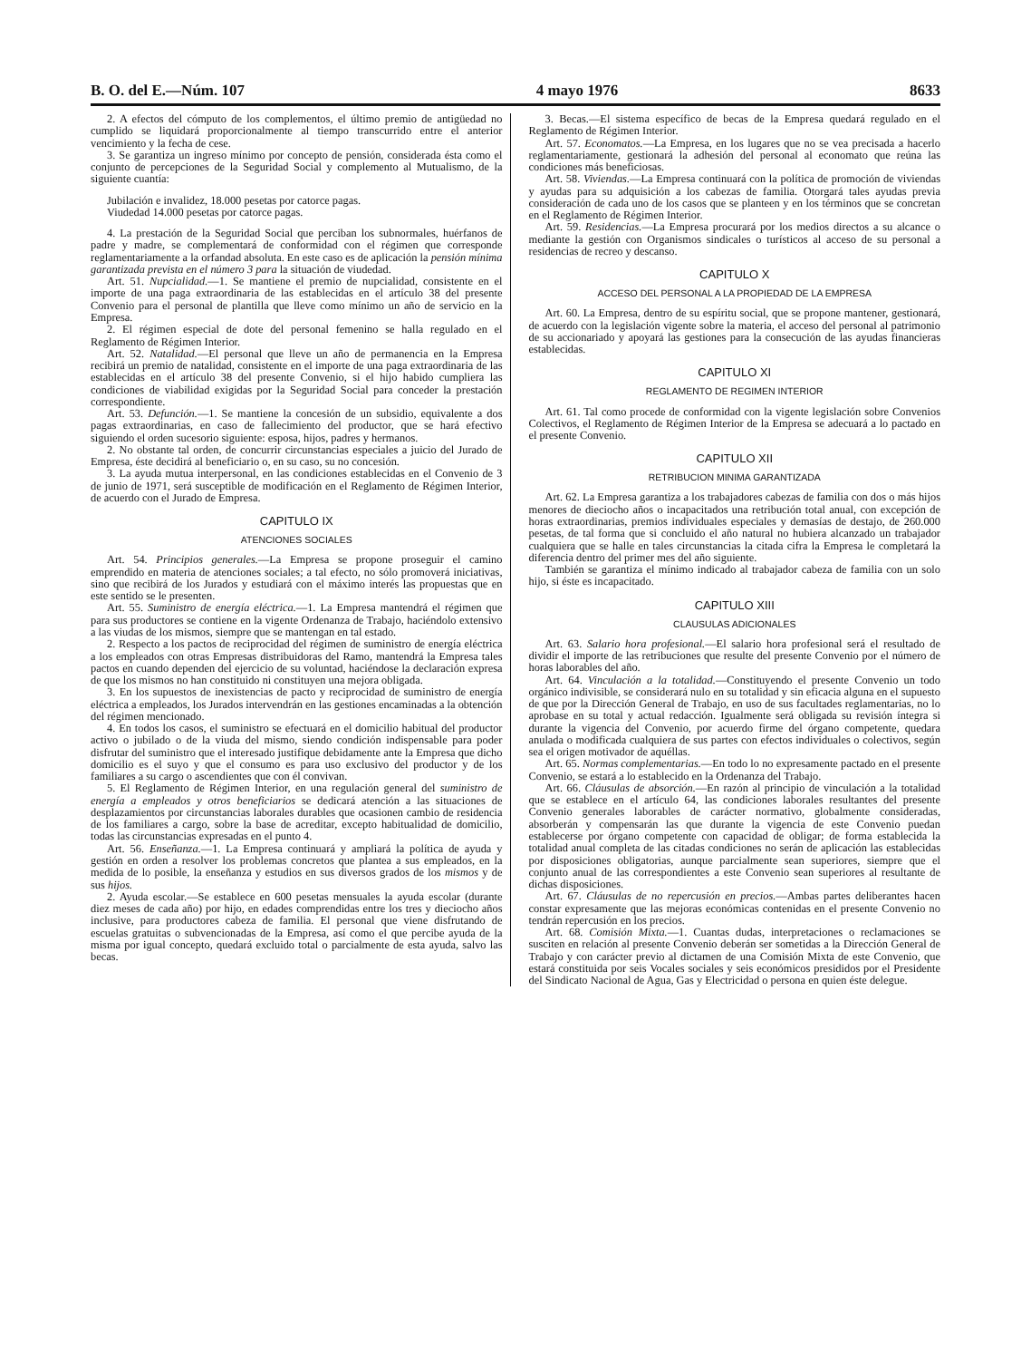B. O. del E.—Núm. 107 4 mayo 1976 8633
2. A efectos del cómputo de los complementos, el último premio de antigüedad no cumplido se liquidará proporcionalmente al tiempo transcurrido entre el anterior vencimiento y la fecha de cese.
3. Se garantiza un ingreso mínimo por concepto de pensión, considerada ésta como el conjunto de percepciones de la Seguridad Social y complemento al Mutualismo, de la siguiente cuantía:
Jubilación e invalidez, 18.000 pesetas por catorce pagas.
Viudedad 14.000 pesetas por catorce pagas.
4. La prestación de la Seguridad Social que perciban los subnormales, huérfanos de padre y madre, se complementará de conformidad con el régimen que corresponde reglamentariamente a la orfandad absoluta. En este caso es de aplicación la pensión mínima garantizada prevista en el número 3 para la situación de viudedad.
Art. 51. Nupcialidad.—1. Se mantiene el premio de nupcialidad, consistente en el importe de una paga extraordinaria de las establecidas en el artículo 38 del presente Convenio para el personal de plantilla que lleve como mínimo un año de servicio en la Empresa.
2. El régimen especial de dote del personal femenino se halla regulado en el Reglamento de Régimen Interior.
Art. 52. Natalidad.—El personal que lleve un año de permanencia en la Empresa recibirá un premio de natalidad, consistente en el importe de una paga extraordinaria de las establecidas en el artículo 38 del presente Convenio, si el hijo habido cumpliera las condiciones de viabilidad exigidas por la Seguridad Social para conceder la prestación correspondiente.
Art. 53. Defunción.—1. Se mantiene la concesión de un subsidio, equivalente a dos pagas extraordinarias, en caso de fallecimiento del productor, que se hará efectivo siguiendo el orden sucesorio siguiente: esposa, hijos, padres y hermanos.
2. No obstante tal orden, de concurrir circunstancias especiales a juicio del Jurado de Empresa, éste decidirá al beneficiario o, en su caso, su no concesión.
3. La ayuda mutua interpersonal, en las condiciones establecidas en el Convenio de 3 de junio de 1971, será susceptible de modificación en el Reglamento de Régimen Interior, de acuerdo con el Jurado de Empresa.
CAPITULO IX
ATENCIONES SOCIALES
Art. 54. Principios generales.—La Empresa se propone proseguir el camino emprendido en materia de atenciones sociales; a tal efecto, no sólo promoverá iniciativas, sino que recibirá de los Jurados y estudiará con el máximo interés las propuestas que en este sentido se le presenten.
Art. 55. Suministro de energía eléctrica.—1. La Empresa mantendrá el régimen que para sus productores se contiene en la vigente Ordenanza de Trabajo, haciéndolo extensivo a las viudas de los mismos, siempre que se mantengan en tal estado.
2. Respecto a los pactos de reciprocidad del régimen de suministro de energía eléctrica a los empleados con otras Empresas distribuidoras del Ramo, mantendrá la Empresa tales pactos en cuando dependen del ejercicio de su voluntad, haciéndose la declaración expresa de que los mismos no han constituido ni constituyen una mejora obligada.
3. En los supuestos de inexistencias de pacto y reciprocidad de suministro de energía eléctrica a empleados, los Jurados intervendrán en las gestiones encaminadas a la obtención del régimen mencionado.
4. En todos los casos, el suministro se efectuará en el domicilio habitual del productor activo o jubilado o de la viuda del mismo, siendo condición indispensable para poder disfrutar del suministro que el interesado justifique debidamente ante la Empresa que dicho domicilio es el suyo y que el consumo es para uso exclusivo del productor y de los familiares a su cargo o ascendientes que con él convivan.
5. El Reglamento de Régimen Interior, en una regulación general del suministro de energía a empleados y otros beneficiarios se dedicará atención a las situaciones de desplazamientos por circunstancias laborales durables que ocasionen cambio de residencia de los familiares a cargo, sobre la base de acreditar, excepto habitualidad de domicilio, todas las circunstancias expresadas en el punto 4.
Art. 56. Enseñanza.—1. La Empresa continuará y ampliará la política de ayuda y gestión en orden a resolver los problemas concretos que plantea a sus empleados, en la medida de lo posible, la enseñanza y estudios en sus diversos grados de los mismos y de sus hijos.
2. Ayuda escolar.—Se establece en 600 pesetas mensuales la ayuda escolar (durante diez meses de cada año) por hijo, en edades comprendidas entre los tres y dieciocho años inclusive, para productores cabeza de familia. El personal que viene disfrutando de escuelas gratuitas o subvencionadas de la Empresa, así como el que percibe ayuda de la misma por igual concepto, quedará excluido total o parcialmente de esta ayuda, salvo las becas.
3. Becas.—El sistema específico de becas de la Empresa quedará regulado en el Reglamento de Régimen Interior.
Art. 57. Economatos.—La Empresa, en los lugares que no se vea precisada a hacerlo reglamentariamente, gestionará la adhesión del personal al economato que reúna las condiciones más beneficiosas.
Art. 58. Viviendas.—La Empresa continuará con la política de promoción de viviendas y ayudas para su adquisición a los cabezas de familia. Otorgará tales ayudas previa consideración de cada uno de los casos que se planteen y en los términos que se concretan en el Reglamento de Régimen Interior.
Art. 59. Residencias.—La Empresa procurará por los medios directos a su alcance o mediante la gestión con Organismos sindicales o turísticos al acceso de su personal a residencias de recreo y descanso.
CAPITULO X
ACCESO DEL PERSONAL A LA PROPIEDAD DE LA EMPRESA
Art. 60. La Empresa, dentro de su espíritu social, que se propone mantener, gestionará, de acuerdo con la legislación vigente sobre la materia, el acceso del personal al patrimonio de su accionariado y apoyará las gestiones para la consecución de las ayudas financieras establecidas.
CAPITULO XI
REGLAMENTO DE REGIMEN INTERIOR
Art. 61. Tal como procede de conformidad con la vigente legislación sobre Convenios Colectivos, el Reglamento de Régimen Interior de la Empresa se adecuará a lo pactado en el presente Convenio.
CAPITULO XII
RETRIBUCION MINIMA GARANTIZADA
Art. 62. La Empresa garantiza a los trabajadores cabezas de familia con dos o más hijos menores de dieciocho años o incapacitados una retribución total anual, con excepción de horas extraordinarias, premios individuales especiales y demasías de destajo, de 260.000 pesetas, de tal forma que si concluido el año natural no hubiera alcanzado un trabajador cualquiera que se halle en tales circunstancias la citada cifra la Empresa le completará la diferencia dentro del primer mes del año siguiente.
También se garantiza el mínimo indicado al trabajador cabeza de familia con un solo hijo, si éste es incapacitado.
CAPITULO XIII
CLAUSULAS ADICIONALES
Art. 63. Salario hora profesional.—El salario hora profesional será el resultado de dividir el importe de las retribuciones que resulte del presente Convenio por el número de horas laborables del año.
Art. 64. Vinculación a la totalidad.—Constituyendo el presente Convenio un todo orgánico indivisible, se considerará nulo en su totalidad y sin eficacia alguna en el supuesto de que por la Dirección General de Trabajo, en uso de sus facultades reglamentarias, no lo aprobase en su total y actual redacción. Igualmente será obligada su revisión íntegra si durante la vigencia del Convenio, por acuerdo firme del órgano competente, quedara anulada o modificada cualquiera de sus partes con efectos individuales o colectivos, según sea el origen motivador de aquéllas.
Art. 65. Normas complementarias.—En todo lo no expresamente pactado en el presente Convenio, se estará a lo establecido en la Ordenanza del Trabajo.
Art. 66. Cláusulas de absorción.—En razón al principio de vinculación a la totalidad que se establece en el artículo 64, las condiciones laborales resultantes del presente Convenio generales laborables de carácter normativo, globalmente consideradas, absorberán y compensarán las que durante la vigencia de este Convenio puedan establecerse por órgano competente con capacidad de obligar; de forma establecida la totalidad anual completa de las citadas condiciones no serán de aplicación las establecidas por disposiciones obligatorias, aunque parcialmente sean superiores, siempre que el conjunto anual de las correspondientes a este Convenio sean superiores al resultante de dichas disposiciones.
Art. 67. Cláusulas de no repercusión en precios.—Ambas partes deliberantes hacen constar expresamente que las mejoras económicas contenidas en el presente Convenio no tendrán repercusión en los precios.
Art. 68. Comisión Mixta.—1. Cuantas dudas, interpretaciones o reclamaciones se susciten en relación al presente Convenio deberán ser sometidas a la Dirección General de Trabajo y con carácter previo al dictamen de una Comisión Mixta de este Convenio, que estará constituida por seis Vocales sociales y seis económicos presididos por el Presidente del Sindicato Nacional de Agua, Gas y Electricidad o persona en quien éste delegue.